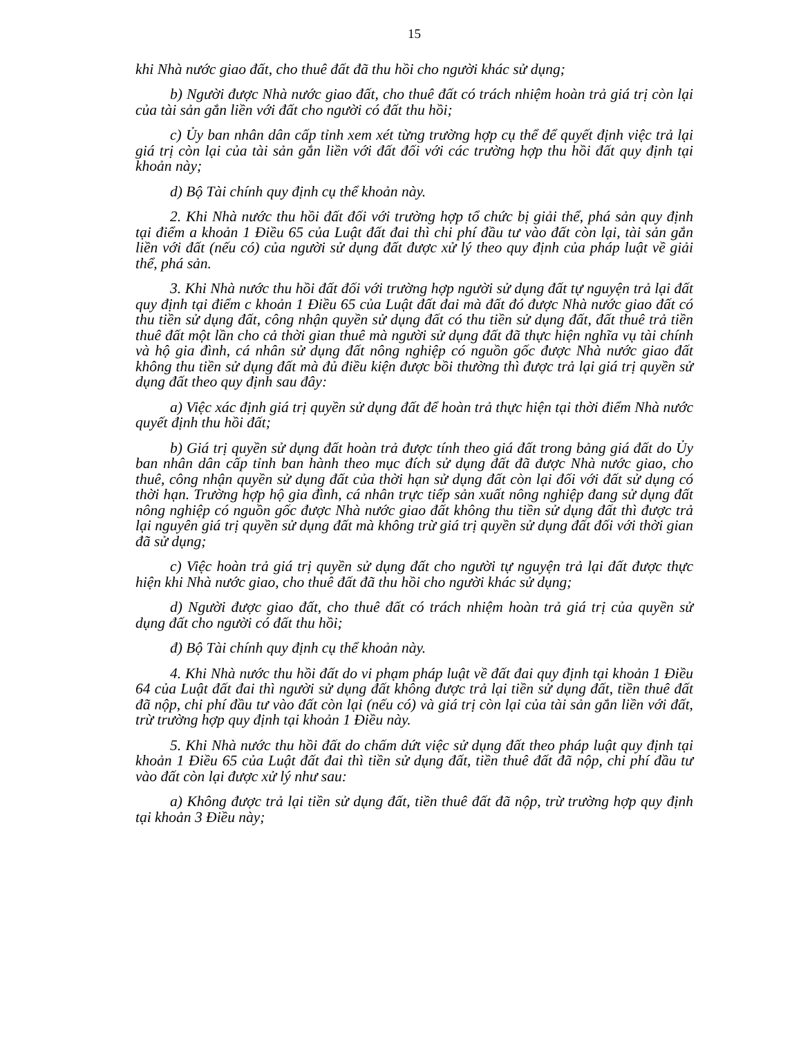15
khi Nhà nước giao đất, cho thuê đất đã thu hồi cho người khác sử dụng;
b) Người được Nhà nước giao đất, cho thuê đất có trách nhiệm hoàn trả giá trị còn lại của tài sản gắn liền với đất cho người có đất thu hồi;
c) Ủy ban nhân dân cấp tỉnh xem xét từng trường hợp cụ thể để quyết định việc trả lại giá trị còn lại của tài sản gắn liền với đất đối với các trường hợp thu hồi đất quy định tại khoản này;
d) Bộ Tài chính quy định cụ thể khoản này.
2. Khi Nhà nước thu hồi đất đối với trường hợp tổ chức bị giải thể, phá sản quy định tại điểm a khoản 1 Điều 65 của Luật đất đai thì chi phí đầu tư vào đất còn lại, tài sản gắn liền với đất (nếu có) của người sử dụng đất được xử lý theo quy định của pháp luật về giải thể, phá sản.
3. Khi Nhà nước thu hồi đất đối với trường hợp người sử dụng đất tự nguyện trả lại đất quy định tại điểm c khoản 1 Điều 65 của Luật đất đai mà đất đó được Nhà nước giao đất có thu tiền sử dụng đất, công nhận quyền sử dụng đất có thu tiền sử dụng đất, đất thuê trả tiền thuê đất một lần cho cả thời gian thuê mà người sử dụng đất đã thực hiện nghĩa vụ tài chính và hộ gia đình, cá nhân sử dụng đất nông nghiệp có nguồn gốc được Nhà nước giao đất không thu tiền sử dụng đất mà đủ điều kiện được bồi thường thì được trả lại giá trị quyền sử dụng đất theo quy định sau đây:
a) Việc xác định giá trị quyền sử dụng đất để hoàn trả thực hiện tại thời điểm Nhà nước quyết định thu hồi đất;
b) Giá trị quyền sử dụng đất hoàn trả được tính theo giá đất trong bảng giá đất do Ủy ban nhân dân cấp tỉnh ban hành theo mục đích sử dụng đất đã được Nhà nước giao, cho thuê, công nhận quyền sử dụng đất của thời hạn sử dụng đất còn lại đối với đất sử dụng có thời hạn. Trường hợp hộ gia đình, cá nhân trực tiếp sản xuất nông nghiệp đang sử dụng đất nông nghiệp có nguồn gốc được Nhà nước giao đất không thu tiền sử dụng đất thì được trả lại nguyên giá trị quyền sử dụng đất mà không trừ giá trị quyền sử dụng đất đối với thời gian đã sử dụng;
c) Việc hoàn trả giá trị quyền sử dụng đất cho người tự nguyện trả lại đất được thực hiện khi Nhà nước giao, cho thuê đất đã thu hồi cho người khác sử dụng;
d) Người được giao đất, cho thuê đất có trách nhiệm hoàn trả giá trị của quyền sử dụng đất cho người có đất thu hồi;
đ) Bộ Tài chính quy định cụ thể khoản này.
4. Khi Nhà nước thu hồi đất do vi phạm pháp luật về đất đai quy định tại khoản 1 Điều 64 của Luật đất đai thì người sử dụng đất không được trả lại tiền sử dụng đất, tiền thuê đất đã nộp, chi phí đầu tư vào đất còn lại (nếu có) và giá trị còn lại của tài sản gắn liền với đất, trừ trường hợp quy định tại khoản 1 Điều này.
5. Khi Nhà nước thu hồi đất do chấm dứt việc sử dụng đất theo pháp luật quy định tại khoản 1 Điều 65 của Luật đất đai thì tiền sử dụng đất, tiền thuê đất đã nộp, chi phí đầu tư vào đất còn lại được xử lý như sau:
a) Không được trả lại tiền sử dụng đất, tiền thuê đất đã nộp, trừ trường hợp quy định tại khoản 3 Điều này;